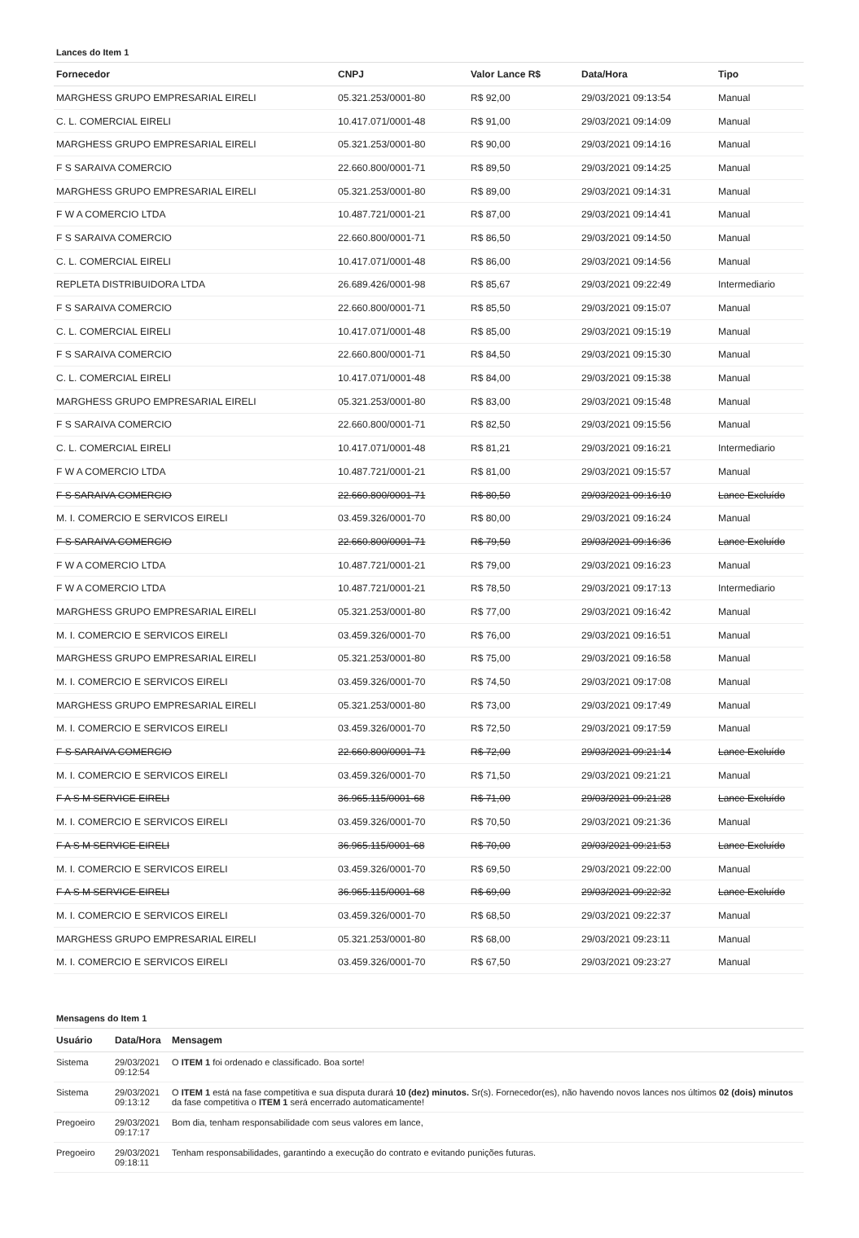Lances do Item 1
| Fornecedor | CNPJ | Valor Lance R$ | Data/Hora | Tipo |
| --- | --- | --- | --- | --- |
| MARGHESS GRUPO EMPRESARIAL EIRELI | 05.321.253/0001-80 | R$ 92,00 | 29/03/2021 09:13:54 | Manual |
| C. L. COMERCIAL EIRELI | 10.417.071/0001-48 | R$ 91,00 | 29/03/2021 09:14:09 | Manual |
| MARGHESS GRUPO EMPRESARIAL EIRELI | 05.321.253/0001-80 | R$ 90,00 | 29/03/2021 09:14:16 | Manual |
| F S SARAIVA COMERCIO | 22.660.800/0001-71 | R$ 89,50 | 29/03/2021 09:14:25 | Manual |
| MARGHESS GRUPO EMPRESARIAL EIRELI | 05.321.253/0001-80 | R$ 89,00 | 29/03/2021 09:14:31 | Manual |
| F W A COMERCIO LTDA | 10.487.721/0001-21 | R$ 87,00 | 29/03/2021 09:14:41 | Manual |
| F S SARAIVA COMERCIO | 22.660.800/0001-71 | R$ 86,50 | 29/03/2021 09:14:50 | Manual |
| C. L. COMERCIAL EIRELI | 10.417.071/0001-48 | R$ 86,00 | 29/03/2021 09:14:56 | Manual |
| REPLETA DISTRIBUIDORA LTDA | 26.689.426/0001-98 | R$ 85,67 | 29/03/2021 09:22:49 | Intermediario |
| F S SARAIVA COMERCIO | 22.660.800/0001-71 | R$ 85,50 | 29/03/2021 09:15:07 | Manual |
| C. L. COMERCIAL EIRELI | 10.417.071/0001-48 | R$ 85,00 | 29/03/2021 09:15:19 | Manual |
| F S SARAIVA COMERCIO | 22.660.800/0001-71 | R$ 84,50 | 29/03/2021 09:15:30 | Manual |
| C. L. COMERCIAL EIRELI | 10.417.071/0001-48 | R$ 84,00 | 29/03/2021 09:15:38 | Manual |
| MARGHESS GRUPO EMPRESARIAL EIRELI | 05.321.253/0001-80 | R$ 83,00 | 29/03/2021 09:15:48 | Manual |
| F S SARAIVA COMERCIO | 22.660.800/0001-71 | R$ 82,50 | 29/03/2021 09:15:56 | Manual |
| C. L. COMERCIAL EIRELI | 10.417.071/0001-48 | R$ 81,21 | 29/03/2021 09:16:21 | Intermediario |
| F W A COMERCIO LTDA | 10.487.721/0001-21 | R$ 81,00 | 29/03/2021 09:15:57 | Manual |
| F S SARAIVA COMERCIO | 22.660.800/0001-71 | R$ 80,50 | 29/03/2021 09:16:10 | Lance Excluído |
| M. I. COMERCIO E SERVICOS EIRELI | 03.459.326/0001-70 | R$ 80,00 | 29/03/2021 09:16:24 | Manual |
| F S SARAIVA COMERCIO | 22.660.800/0001-71 | R$ 79,50 | 29/03/2021 09:16:36 | Lance Excluído |
| F W A COMERCIO LTDA | 10.487.721/0001-21 | R$ 79,00 | 29/03/2021 09:16:23 | Manual |
| F W A COMERCIO LTDA | 10.487.721/0001-21 | R$ 78,50 | 29/03/2021 09:17:13 | Intermediario |
| MARGHESS GRUPO EMPRESARIAL EIRELI | 05.321.253/0001-80 | R$ 77,00 | 29/03/2021 09:16:42 | Manual |
| M. I. COMERCIO E SERVICOS EIRELI | 03.459.326/0001-70 | R$ 76,00 | 29/03/2021 09:16:51 | Manual |
| MARGHESS GRUPO EMPRESARIAL EIRELI | 05.321.253/0001-80 | R$ 75,00 | 29/03/2021 09:16:58 | Manual |
| M. I. COMERCIO E SERVICOS EIRELI | 03.459.326/0001-70 | R$ 74,50 | 29/03/2021 09:17:08 | Manual |
| MARGHESS GRUPO EMPRESARIAL EIRELI | 05.321.253/0001-80 | R$ 73,00 | 29/03/2021 09:17:49 | Manual |
| M. I. COMERCIO E SERVICOS EIRELI | 03.459.326/0001-70 | R$ 72,50 | 29/03/2021 09:17:59 | Manual |
| F S SARAIVA COMERCIO | 22.660.800/0001-71 | R$ 72,00 | 29/03/2021 09:21:14 | Lance Excluído |
| M. I. COMERCIO E SERVICOS EIRELI | 03.459.326/0001-70 | R$ 71,50 | 29/03/2021 09:21:21 | Manual |
| F A S M SERVICE EIRELI | 36.965.115/0001-68 | R$ 71,00 | 29/03/2021 09:21:28 | Lance Excluído |
| M. I. COMERCIO E SERVICOS EIRELI | 03.459.326/0001-70 | R$ 70,50 | 29/03/2021 09:21:36 | Manual |
| F A S M SERVICE EIRELI | 36.965.115/0001-68 | R$ 70,00 | 29/03/2021 09:21:53 | Lance Excluído |
| M. I. COMERCIO E SERVICOS EIRELI | 03.459.326/0001-70 | R$ 69,50 | 29/03/2021 09:22:00 | Manual |
| F A S M SERVICE EIRELI | 36.965.115/0001-68 | R$ 69,00 | 29/03/2021 09:22:32 | Lance Excluído |
| M. I. COMERCIO E SERVICOS EIRELI | 03.459.326/0001-70 | R$ 68,50 | 29/03/2021 09:22:37 | Manual |
| MARGHESS GRUPO EMPRESARIAL EIRELI | 05.321.253/0001-80 | R$ 68,00 | 29/03/2021 09:23:11 | Manual |
| M. I. COMERCIO E SERVICOS EIRELI | 03.459.326/0001-70 | R$ 67,50 | 29/03/2021 09:23:27 | Manual |
Mensagens do Item 1
| Usuário | Data/Hora | Mensagem |
| --- | --- | --- |
| Sistema | 29/03/2021 09:12:54 | O ITEM 1 foi ordenado e classificado. Boa sorte! |
| Sistema | 29/03/2021 09:13:12 | O ITEM 1 está na fase competitiva e sua disputa durará 10 (dez) minutos. Sr(s). Fornecedor(es), não havendo novos lances nos últimos 02 (dois) minutos da fase competitiva o ITEM 1 será encerrado automaticamente! |
| Pregoeiro | 29/03/2021 09:17:17 | Bom dia, tenham responsabilidade com seus valores em lance, |
| Pregoeiro | 29/03/2021 09:18:11 | Tenham responsabilidades, garantindo a execução do contrato e evitando punições futuras. |